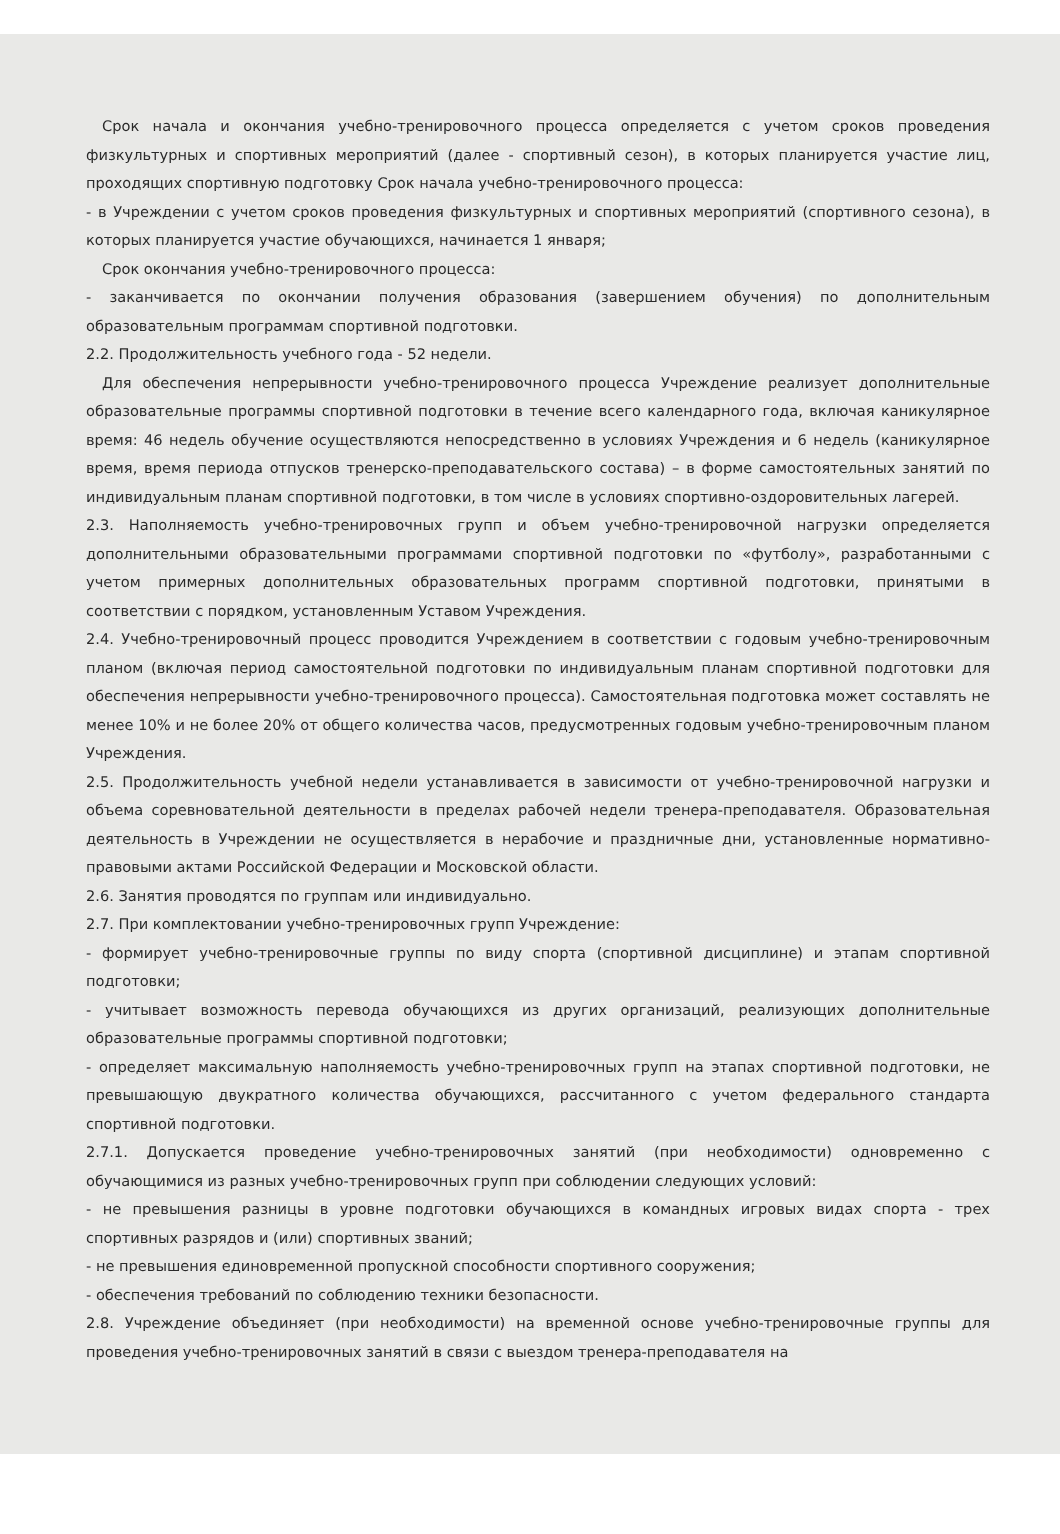Срок начала и окончания учебно-тренировочного процесса определяется с учетом сроков проведения физкультурных и спортивных мероприятий (далее - спортивный сезон), в которых планируется участие лиц, проходящих спортивную подготовку Срок начала учебно-тренировочного процесса:
- в Учреждении с учетом сроков проведения физкультурных и спортивных мероприятий (спортивного сезона), в которых планируется участие обучающихся, начинается 1 января;
Срок окончания учебно-тренировочного процесса:
- заканчивается по окончании получения образования (завершением обучения) по дополнительным образовательным программам спортивной подготовки.
2.2. Продолжительность учебного года - 52 недели.
Для обеспечения непрерывности учебно-тренировочного процесса Учреждение реализует дополнительные образовательные программы спортивной подготовки в течение всего календарного года, включая каникулярное время: 46 недель обучение осуществляются непосредственно в условиях Учреждения и 6 недель (каникулярное время, время периода отпусков тренерско-преподавательского состава) – в форме самостоятельных занятий по индивидуальным планам спортивной подготовки, в том числе в условиях спортивно-оздоровительных лагерей.
2.3. Наполняемость учебно-тренировочных групп и объем учебно-тренировочной нагрузки определяется дополнительными образовательными программами спортивной подготовки по «футболу», разработанными с учетом примерных дополнительных образовательных программ спортивной подготовки, принятыми в соответствии с порядком, установленным Уставом Учреждения.
2.4. Учебно-тренировочный процесс проводится Учреждением в соответствии с годовым учебно-тренировочным планом (включая период самостоятельной подготовки по индивидуальным планам спортивной подготовки для обеспечения непрерывности учебно-тренировочного процесса). Самостоятельная подготовка может составлять не менее 10% и не более 20% от общего количества часов, предусмотренных годовым учебно-тренировочным планом Учреждения.
2.5. Продолжительность учебной недели устанавливается в зависимости от учебно-тренировочной нагрузки и объема соревновательной деятельности в пределах рабочей недели тренера-преподавателя. Образовательная деятельность в Учреждении не осуществляется в нерабочие и праздничные дни, установленные нормативно-правовыми актами Российской Федерации и Московской области.
2.6. Занятия проводятся по группам или индивидуально.
2.7. При комплектовании учебно-тренировочных групп Учреждение:
- формирует учебно-тренировочные группы по виду спорта (спортивной дисциплине) и этапам спортивной подготовки;
- учитывает возможность перевода обучающихся из других организаций, реализующих дополнительные образовательные программы спортивной подготовки;
- определяет максимальную наполняемость учебно-тренировочных групп на этапах спортивной подготовки, не превышающую двукратного количества обучающихся, рассчитанного с учетом федерального стандарта спортивной подготовки.
2.7.1. Допускается проведение учебно-тренировочных занятий (при необходимости) одновременно с обучающимися из разных учебно-тренировочных групп при соблюдении следующих условий:
- не превышения разницы в уровне подготовки обучающихся в командных игровых видах спорта - трех спортивных разрядов и (или) спортивных званий;
- не превышения единовременной пропускной способности спортивного сооружения;
- обеспечения требований по соблюдению техники безопасности.
2.8. Учреждение объединяет (при необходимости) на временной основе учебно-тренировочные группы для проведения учебно-тренировочных занятий в связи с выездом тренера-преподавателя на